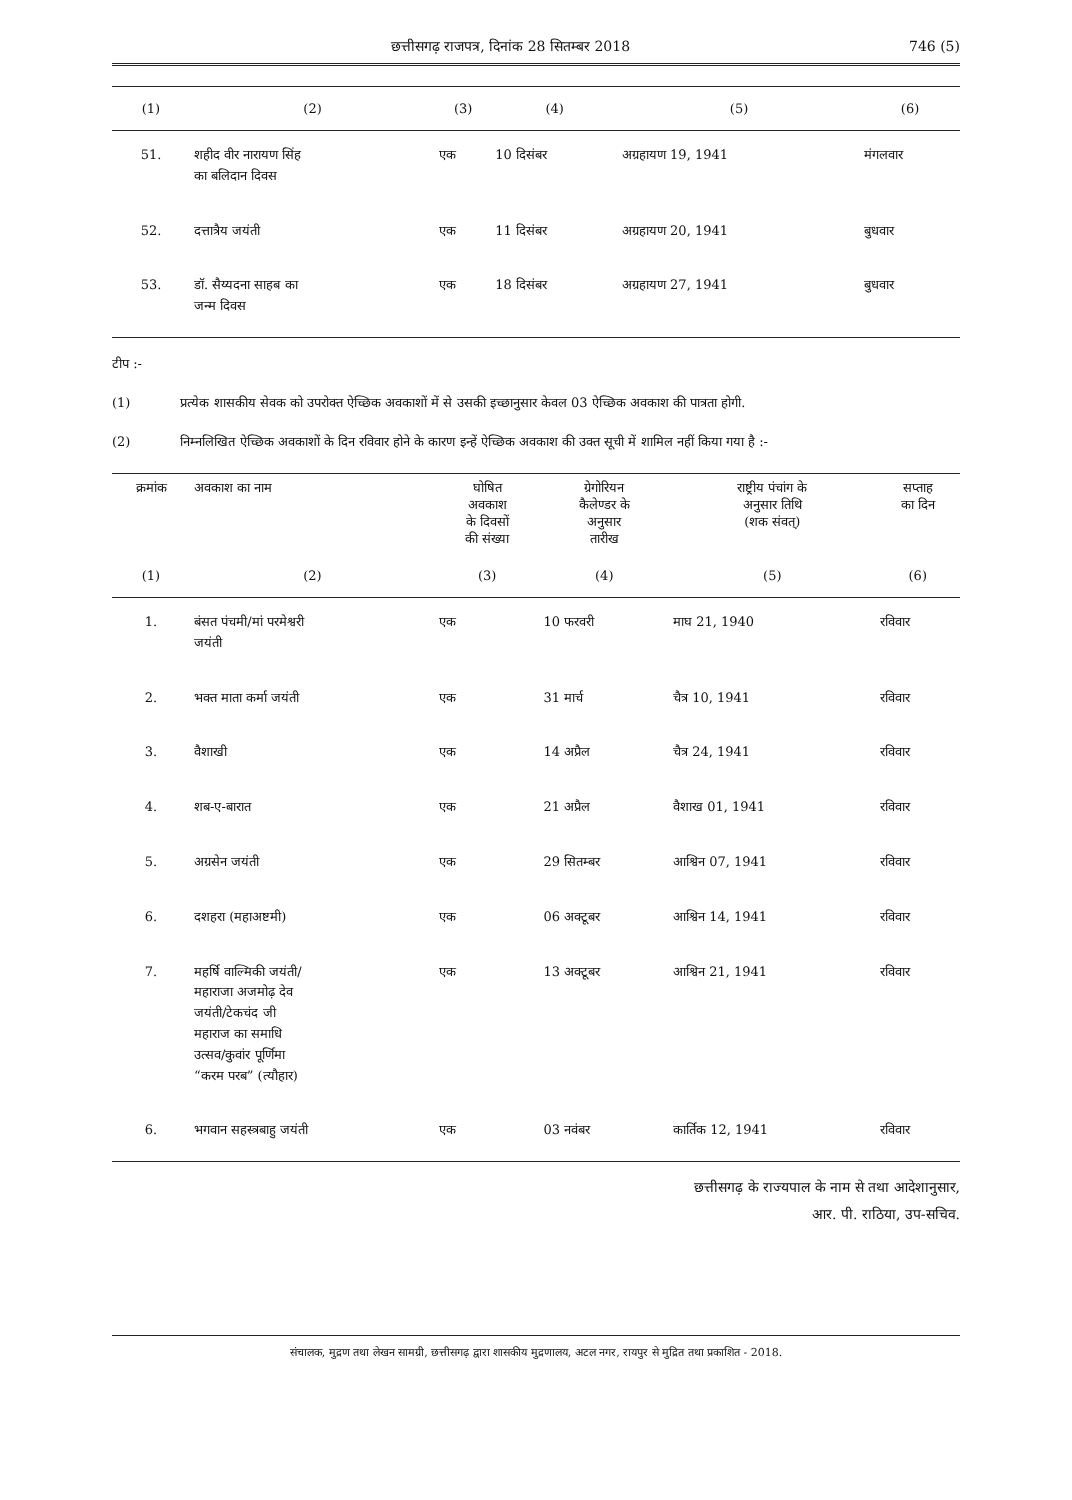छत्तीसगढ़ राजपत्र, दिनांक 28 सितम्बर 2018 746 (5)
| (1) | (2) | (3) | (4) | (5) | (6) |
| --- | --- | --- | --- | --- | --- |
| 51. | शहीद वीर नारायण सिंह का बलिदान दिवस | एक | 10 दिसंबर | अग्रहायण 19, 1941 | मंगलवार |
| 52. | दत्तात्रैय जयंती | एक | 11 दिसंबर | अग्रहायण 20, 1941 | बुधवार |
| 53. | डॉ. सैय्यदना साहब का जन्म दिवस | एक | 18 दिसंबर | अग्रहायण 27, 1941 | बुधवार |
टीप :-
(1) प्रत्येक शासकीय सेवक को उपरोक्त ऐच्छिक अवकाशों में से उसकी इच्छानुसार केवल 03 ऐच्छिक अवकाश की पात्रता होगी.
(2) निम्नलिखित ऐच्छिक अवकाशों के दिन रविवार होने के कारण इन्हें ऐच्छिक अवकाश की उक्त सूची में शामिल नहीं किया गया है :-
| क्रमांक | अवकाश का नाम | घोषित अवकाश के दिवसों की संख्या | ग्रेगोरियन कैलेण्डर के अनुसार तारीख | राष्ट्रीय पंचांग के अनुसार तिथि (शक संवत्) | सप्ताह का दिन |
| --- | --- | --- | --- | --- | --- |
| (1) | (2) | (3) | (4) | (5) | (6) |
| 1. | बंसत पंचमी/मां परमेश्वरी जयंती | एक | 10 फरवरी | माघ 21, 1940 | रविवार |
| 2. | भक्त माता कर्मा जयंती | एक | 31 मार्च | चैत्र 10, 1941 | रविवार |
| 3. | वैशाखी | एक | 14 अप्रैल | चैत्र 24, 1941 | रविवार |
| 4. | शब-ए-बारात | एक | 21 अप्रैल | वैशाख 01, 1941 | रविवार |
| 5. | अग्रसेन जयंती | एक | 29 सितम्बर | आश्विन 07, 1941 | रविवार |
| 6. | दशहरा (महाअष्टमी) | एक | 06 अक्टूबर | आश्विन 14, 1941 | रविवार |
| 7. | महर्षि वाल्मिकी जयंती/ महाराजा अजमोढ़ देव जयंती/टेकचंद जी महाराज का समाधि उत्सव/कुवांर पूर्णिमा “करम परब” (त्यौहार) | एक | 13 अक्टूबर | आश्विन 21, 1941 | रविवार |
| 6. | भगवान सहस्त्रबाहु जयंती | एक | 03 नवंबर | कार्तिक 12, 1941 | रविवार |
छत्तीसगढ़ के राज्यपाल के नाम से तथा आदेशानुसार,
आर. पी. राठिया, उप-सचिव.
संचालक, मुद्रण तथा लेखन सामग्री, छत्तीसगढ़ द्वारा शासकीय मुद्रणालय, अटल नगर, रायपुर से मुद्रित तथा प्रकाशित - 2018.